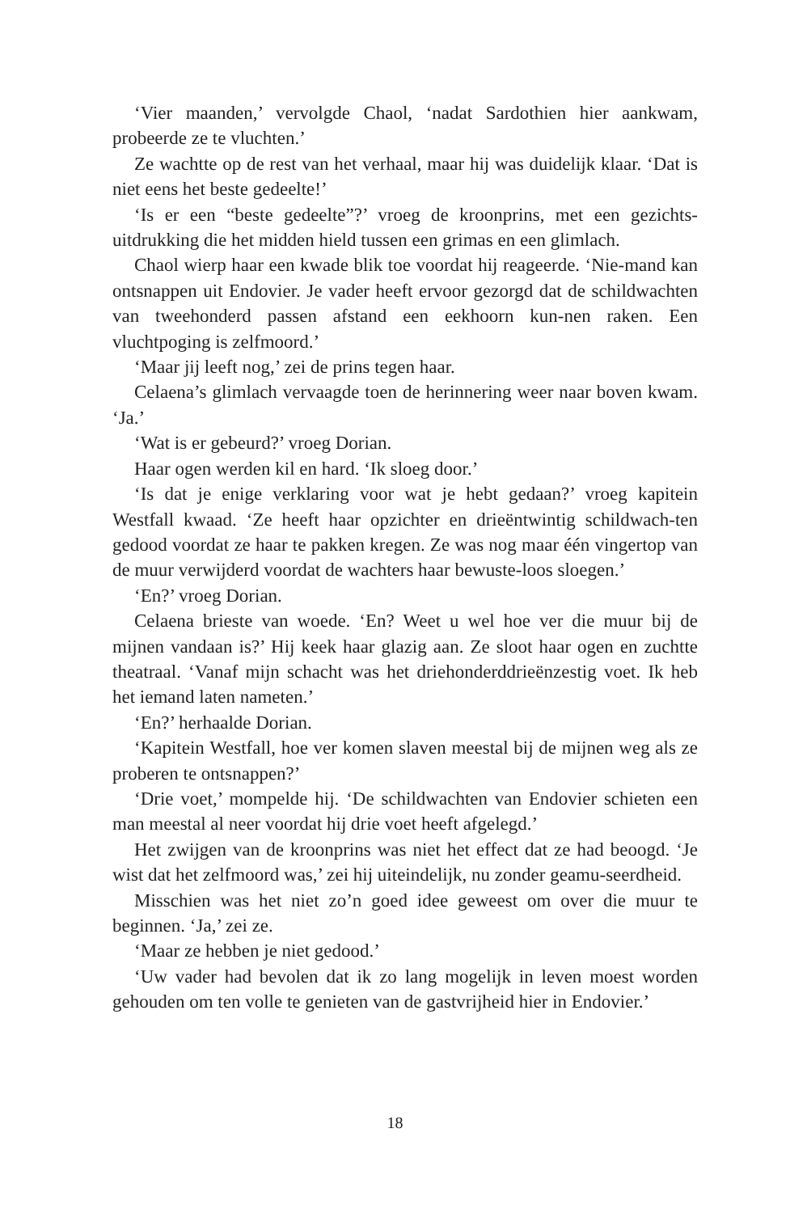‘Vier maanden,’ vervolgde Chaol, ‘nadat Sardothien hier aankwam, probeerde ze te vluchten.’
Ze wachtte op de rest van het verhaal, maar hij was duidelijk klaar. ‘Dat is niet eens het beste gedeelte!’
‘Is er een “beste gedeelte”?’ vroeg de kroonprins, met een gezichts-uitdrukking die het midden hield tussen een grimas en een glimlach.
Chaol wierp haar een kwade blik toe voordat hij reageerde. ‘Nie-mand kan ontsnappen uit Endovier. Je vader heeft ervoor gezorgd dat de schildwachten van tweehonderd passen afstand een eekhoorn kun-nen raken. Een vluchtpoging is zelfmoord.’
‘Maar jij leeft nog,’ zei de prins tegen haar.
Celaena’s glimlach vervaagde toen de herinnering weer naar boven kwam. ‘Ja.’
‘Wat is er gebeurd?’ vroeg Dorian.
Haar ogen werden kil en hard. ‘Ik sloeg door.’
‘Is dat je enige verklaring voor wat je hebt gedaan?’ vroeg kapitein Westfall kwaad. ‘Ze heeft haar opzichter en drieëntwintig schildwach-ten gedood voordat ze haar te pakken kregen. Ze was nog maar één vingertop van de muur verwijderd voordat de wachters haar bewuste-loos sloegen.’
‘En?’ vroeg Dorian.
Celaena brieste van woede. ‘En? Weet u wel hoe ver die muur bij de mijnen vandaan is?’ Hij keek haar glazig aan. Ze sloot haar ogen en zuchtte theatraal. ‘Vanaf mijn schacht was het driehonderddrieënzestig voet. Ik heb het iemand laten nameten.’
‘En?’ herhaalde Dorian.
‘Kapitein Westfall, hoe ver komen slaven meestal bij de mijnen weg als ze proberen te ontsnappen?’
‘Drie voet,’ mompelde hij. ‘De schildwachten van Endovier schieten een man meestal al neer voordat hij drie voet heeft afgelegd.’
Het zwijgen van de kroonprins was niet het effect dat ze had beoogd. ‘Je wist dat het zelfmoord was,’ zei hij uiteindelijk, nu zonder geamu-seerdheid.
Misschien was het niet zo’n goed idee geweest om over die muur te beginnen. ‘Ja,’ zei ze.
‘Maar ze hebben je niet gedood.’
‘Uw vader had bevolen dat ik zo lang mogelijk in leven moest worden gehouden om ten volle te genieten van de gastvrijheid hier in Endovier.’
18